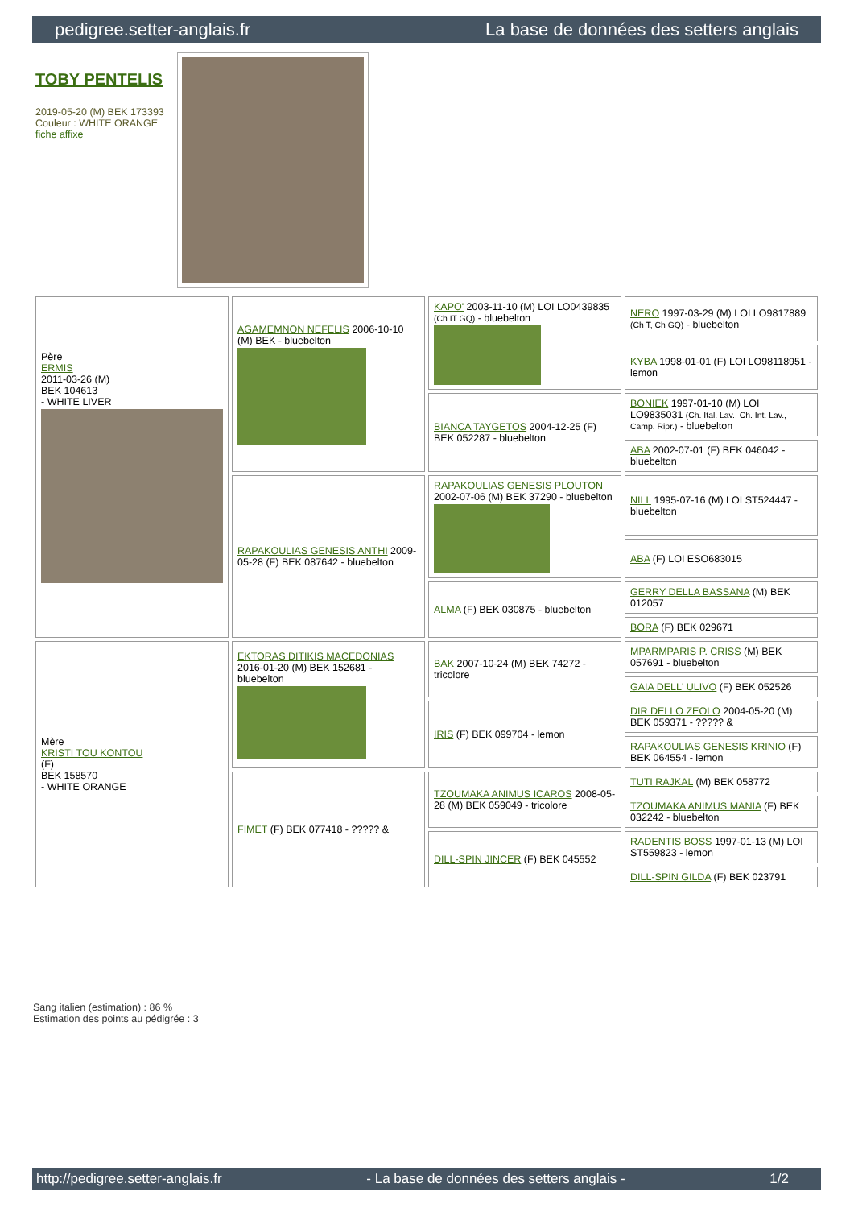pedigree.setter-anglais.fr La base de données des setters anglais
TOBY PENTELIS
2019-05-20 (M) BEK 173393
Couleur : WHITE ORANGE
fiche affixe
| Père ERMIS 2011-03-26 (M) BEK 104613 - WHITE LIVER | AGAMEMNON NEFELIS 2006-10-10 (M) BEK - bluebelton | KAPO' 2003-11-10 (M) LOI LO0439835 (Ch IT GQ) - bluebelton | NERO 1997-03-29 (M) LOI LO9817889 (Ch T, Ch GQ) - bluebelton |
| | | | KYBA 1998-01-01 (F) LOI LO98118951 - lemon |
| | | BIANCA TAYGETOS 2004-12-25 (F) BEK 052287 - bluebelton | BONIEK 1997-01-10 (M) LOI LO9835031 (Ch. Ital. Lav., Ch. Int. Lav., Camp. Ripr.) - bluebelton |
| | | | ABA 2002-07-01 (F) BEK 046042 - bluebelton |
| | RAPAKOULIAS GENESIS ANTHI 2009-05-28 (F) BEK 087642 - bluebelton | RAPAKOULIAS GENESIS PLOUTON 2002-07-06 (M) BEK 37290 - bluebelton | NILL 1995-07-16 (M) LOI ST524447 - bluebelton |
| | | | ABA (F) LOI ESO683015 |
| | | ALMA (F) BEK 030875 - bluebelton | GERRY DELLA BASSANA (M) BEK 012057 |
| | | | BORA (F) BEK 029671 |
| Mère KRISTI TOU KONTOU (F) BEK 158570 - WHITE ORANGE | EKTORAS DITIKIS MACEDONIAS 2016-01-20 (M) BEK 152681 - bluebelton | BAK 2007-10-24 (M) BEK 74272 - tricolore | MPARMPARIS P. CRISS (M) BEK 057691 - bluebelton |
| | | | GAIA DELL' ULIVO (F) BEK 052526 |
| | | IRIS (F) BEK 099704 - lemon | DIR DELLO ZEOLO 2004-05-20 (M) BEK 059371 - ????? & |
| | | | RAPAKOULIAS GENESIS KRINIO (F) BEK 064554 - lemon |
| | FIMET (F) BEK 077418 - ????? & | TZOUMAKA ANIMUS ICAROS 2008-05-28 (M) BEK 059049 - tricolore | TUTI RAJKAL (M) BEK 058772 |
| | | | TZOUMAKA ANIMUS MANIA (F) BEK 032242 - bluebelton |
| | | DILL-SPIN JINCER (F) BEK 045552 | RADENTIS BOSS 1997-01-13 (M) LOI ST559823 - lemon |
| | | | DILL-SPIN GILDA (F) BEK 023791 |
Sang italien (estimation) : 86 %
Estimation des points au pédigrée : 3
http://pedigree.setter-anglais.fr - La base de données des setters anglais - 1/2